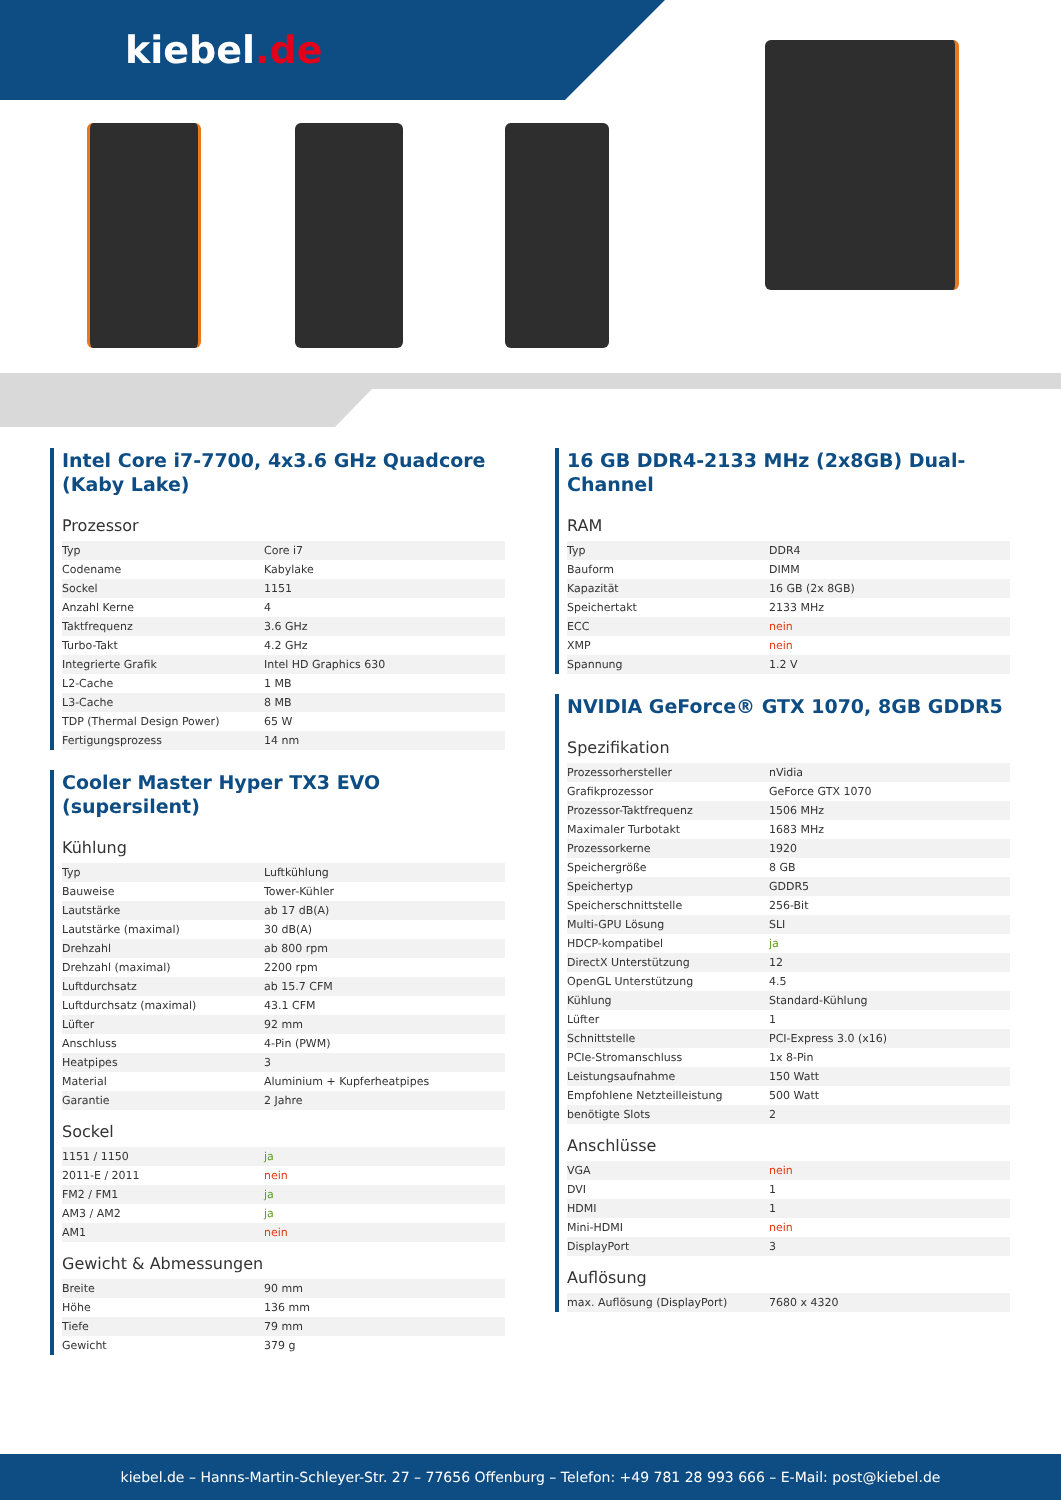kiebel.de
Intel Core i7-7700, 4x3.6 GHz Quadcore (Kaby Lake)
Prozessor
| Typ | Core i7 |
| Codename | Kabylake |
| Sockel | 1151 |
| Anzahl Kerne | 4 |
| Taktfrequenz | 3.6 GHz |
| Turbo-Takt | 4.2 GHz |
| Integrierte Grafik | Intel HD Graphics 630 |
| L2-Cache | 1 MB |
| L3-Cache | 8 MB |
| TDP (Thermal Design Power) | 65 W |
| Fertigungsprozess | 14 nm |
Cooler Master Hyper TX3 EVO (supersilent)
Kühlung
| Typ | Luftkühlung |
| Bauweise | Tower-Kühler |
| Lautstärke | ab 17 dB(A) |
| Lautstärke (maximal) | 30 dB(A) |
| Drehzahl | ab 800 rpm |
| Drehzahl (maximal) | 2200 rpm |
| Luftdurchsatz | ab 15.7 CFM |
| Luftdurchsatz (maximal) | 43.1 CFM |
| Lüfter | 92 mm |
| Anschluss | 4-Pin (PWM) |
| Heatpipes | 3 |
| Material | Aluminium + Kupferheatpipes |
| Garantie | 2 Jahre |
Sockel
| 1151 / 1150 | ja |
| 2011-E / 2011 | nein |
| FM2 / FM1 | ja |
| AM3 / AM2 | ja |
| AM1 | nein |
Gewicht & Abmessungen
| Breite | 90 mm |
| Höhe | 136 mm |
| Tiefe | 79 mm |
| Gewicht | 379 g |
16 GB DDR4-2133 MHz (2x8GB) Dual-Channel
RAM
| Typ | DDR4 |
| Bauform | DIMM |
| Kapazität | 16 GB (2x 8GB) |
| Speichertakt | 2133 MHz |
| ECC | nein |
| XMP | nein |
| Spannung | 1.2 V |
NVIDIA GeForce® GTX 1070, 8GB GDDR5
Spezifikation
| Prozessorhersteller | nVidia |
| Grafikprozessor | GeForce GTX 1070 |
| Prozessor-Taktfrequenz | 1506 MHz |
| Maximaler Turbotakt | 1683 MHz |
| Prozessorkerne | 1920 |
| Speichergröße | 8 GB |
| Speichertyp | GDDR5 |
| Speicherschnittstelle | 256-Bit |
| Multi-GPU Lösung | SLI |
| HDCP-kompatibel | ja |
| DirectX Unterstützung | 12 |
| OpenGL Unterstützung | 4.5 |
| Kühlung | Standard-Kühlung |
| Lüfter | 1 |
| Schnittstelle | PCI-Express 3.0 (x16) |
| PCIe-Stromanschluss | 1x 8-Pin |
| Leistungsaufnahme | 150 Watt |
| Empfohlene Netzteilleistung | 500 Watt |
| benötigte Slots | 2 |
Anschlüsse
| VGA | nein |
| DVI | 1 |
| HDMI | 1 |
| Mini-HDMI | nein |
| DisplayPort | 3 |
Auflösung
| max. Auflösung (DisplayPort) | 7680 x 4320 |
kiebel.de – Hanns-Martin-Schleyer-Str. 27 – 77656 Offenburg – Telefon: +49 781 28 993 666 – E-Mail: post@kiebel.de